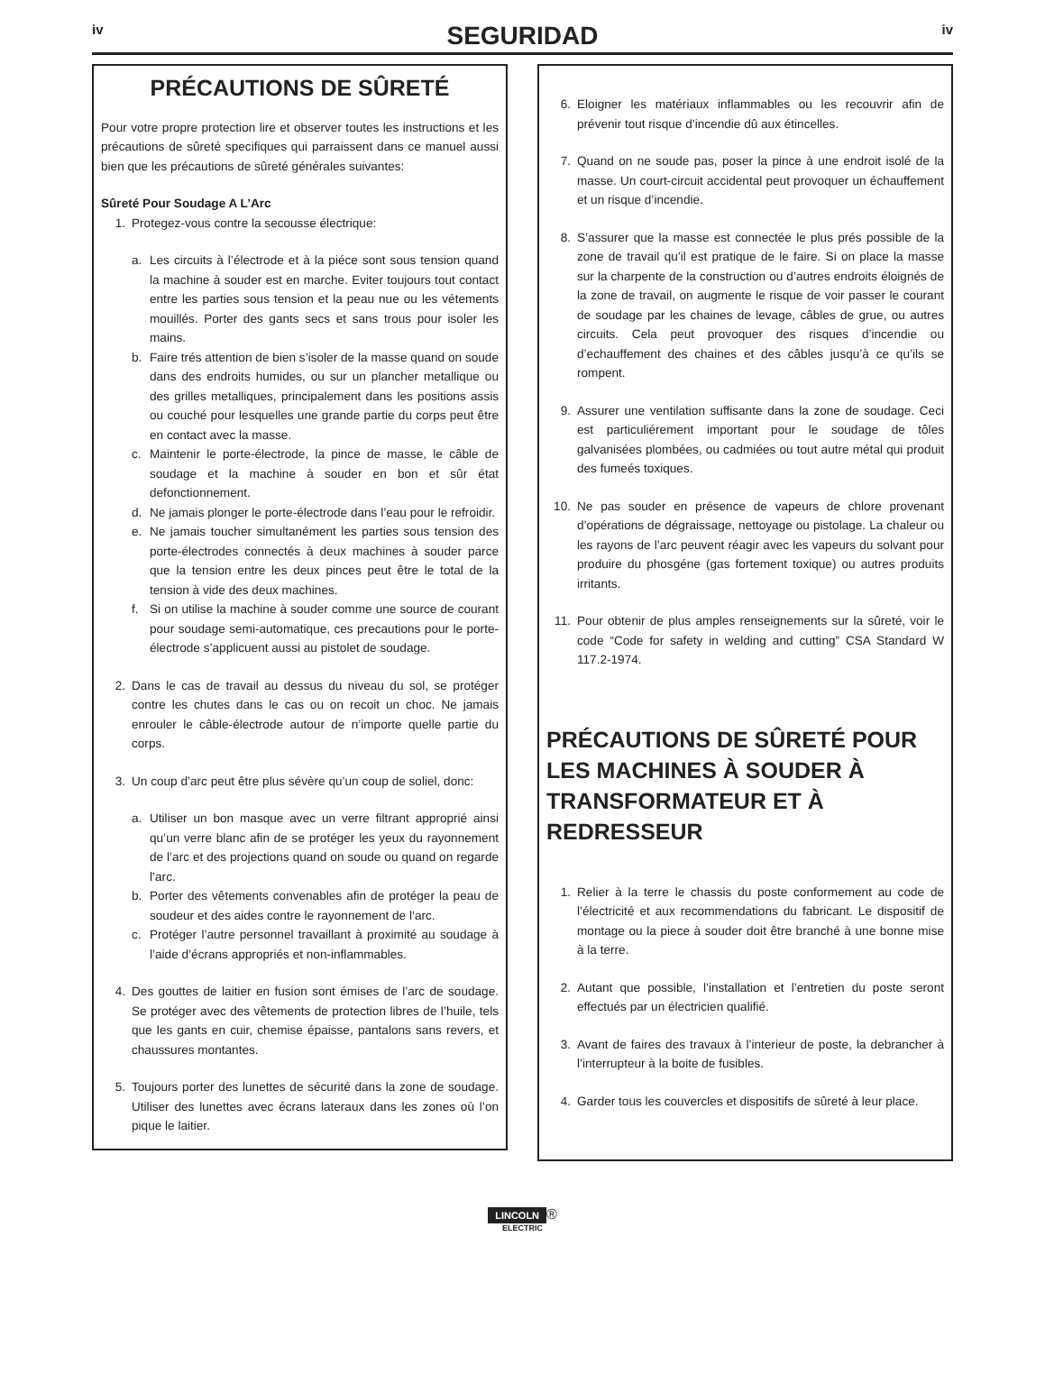iv
SEGURIDAD
iv
PRÉCAUTIONS DE SÛRETÉ
Pour votre propre protection lire et observer toutes les instructions et les précautions de sûreté specifiques qui parraissent dans ce manuel aussi bien que les précautions de sûreté générales suivantes:
Sûreté Pour Soudage A L’Arc
1. Protegez-vous contre la secousse électrique:
a. Les circuits à l’électrode et à la piéce sont sous tension quand la machine à souder est en marche. Eviter toujours tout contact entre les parties sous tension et la peau nue ou les vétements mouillés. Porter des gants secs et sans trous pour isoler les mains.
b. Faire trés attention de bien s’isoler de la masse quand on soude dans des endroits humides, ou sur un plancher metallique ou des grilles metalliques, principalement dans les positions assis ou couché pour lesquelles une grande partie du corps peut être en contact avec la masse.
c. Maintenir le porte-électrode, la pince de masse, le câble de soudage et la machine à souder en bon et sûr état defonctionnement.
d. Ne jamais plonger le porte-électrode dans l’eau pour le refroidir.
e. Ne jamais toucher simultanément les parties sous tension des porte-électrodes connectés à deux machines à souder parce que la tension entre les deux pinces peut être le total de la tension à vide des deux machines.
f. Si on utilise la machine à souder comme une source de courant pour soudage semi-automatique, ces precautions pour le porte-électrode s’applicuent aussi au pistolet de soudage.
2. Dans le cas de travail au dessus du niveau du sol, se protéger contre les chutes dans le cas ou on recoit un choc. Ne jamais enrouler le câble-électrode autour de n’importe quelle partie du corps.
3. Un coup d’arc peut être plus sévère qu’un coup de soliel, donc:
a. Utiliser un bon masque avec un verre filtrant approprié ainsi qu’un verre blanc afin de se protéger les yeux du rayonnement de l’arc et des projections quand on soude ou quand on regarde l’arc.
b. Porter des vêtements convenables afin de protéger la peau de soudeur et des aides contre le rayonnement de l‘arc.
c. Protéger l’autre personnel travaillant à proximité au soudage à l’aide d’écrans appropriés et non-inflammables.
4. Des gouttes de laitier en fusion sont émises de l’arc de soudage. Se protéger avec des vêtements de protection libres de l’huile, tels que les gants en cuir, chemise épaisse, pantalons sans revers, et chaussures montantes.
5. Toujours porter des lunettes de sécurité dans la zone de soudage. Utiliser des lunettes avec écrans lateraux dans les zones où l’on pique le laitier.
6. Eloigner les matériaux inflammables ou les recouvrir afin de prévenir tout risque d’incendie dû aux étincelles.
7. Quand on ne soude pas, poser la pince à une endroit isolé de la masse. Un court-circuit accidental peut provoquer un échauffement et un risque d’incendie.
8. S’assurer que la masse est connectée le plus prés possible de la zone de travail qu’il est pratique de le faire. Si on place la masse sur la charpente de la construction ou d’autres endroits éloignés de la zone de travail, on augmente le risque de voir passer le courant de soudage par les chaines de levage, câbles de grue, ou autres circuits. Cela peut provoquer des risques d’incendie ou d’echauffement des chaines et des câbles jusqu’à ce qu’ils se rompent.
9. Assurer une ventilation suffisante dans la zone de soudage. Ceci est particuliérement important pour le soudage de tôles galvanisées plombées, ou cadmiées ou tout autre métal qui produit des fumeés toxiques.
10. Ne pas souder en présence de vapeurs de chlore provenant d’opérations de dégraissage, nettoyage ou pistolage. La chaleur ou les rayons de l’arc peuvent réagir avec les vapeurs du solvant pour produire du phosgéne (gas fortement toxique) ou autres produits irritants.
11. Pour obtenir de plus amples renseignements sur la sûreté, voir le code “Code for safety in welding and cutting” CSA Standard W 117.2-1974.
PRÉCAUTIONS DE SÛRETÉ POUR LES MACHINES À SOUDER À TRANSFORMATEUR ET À REDRESSEUR
1. Relier à la terre le chassis du poste conformement au code de l’électricité et aux recommendations du fabricant. Le dispositif de montage ou la piece à souder doit être branché à une bonne mise à la terre.
2. Autant que possible, l’installation et l’entretien du poste seront effectués par un électricien qualifié.
3. Avant de faires des travaux à l’interieur de poste, la debrancher à l’interrupteur à la boite de fusibles.
4. Garder tous les couvercles et dispositifs de sûreté à leur place.
LINCOLN ®
ELECTRIC